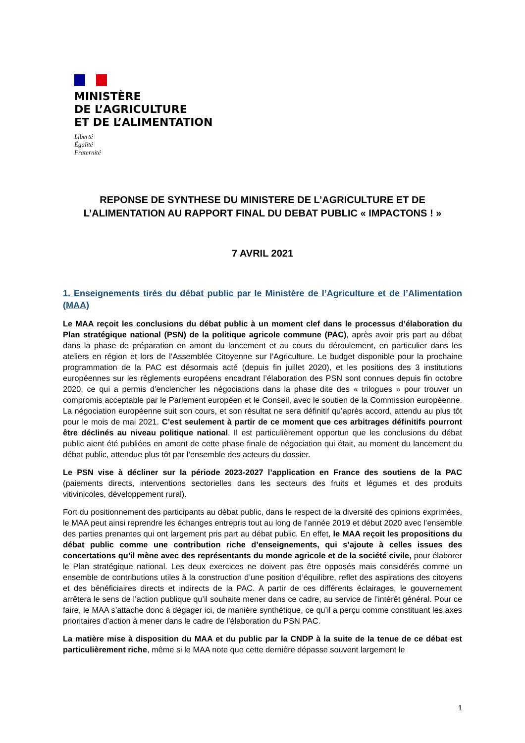MINISTÈRE
DE L’AGRICULTURE
ET DE L’ALIMENTATION
Liberté
Égalité
Fraternité
REPONSE DE SYNTHESE DU MINISTERE DE L’AGRICULTURE ET DE L’ALIMENTATION AU RAPPORT FINAL DU DEBAT PUBLIC « IMPACTONS ! »
7 AVRIL 2021
1. Enseignements tirés du débat public par le Ministère de l’Agriculture et de l’Alimentation (MAA)
Le MAA reçoit les conclusions du débat public à un moment clef dans le processus d’élaboration du Plan stratégique national (PSN) de la politique agricole commune (PAC), après avoir pris part au débat dans la phase de préparation en amont du lancement et au cours du déroulement, en particulier dans les ateliers en région et lors de l’Assemblée Citoyenne sur l’Agriculture. Le budget disponible pour la prochaine programmation de la PAC est désormais acté (depuis fin juillet 2020), et les positions des 3 institutions européennes sur les règlements européens encadrant l’élaboration des PSN sont connues depuis fin octobre 2020, ce qui a permis d’enclencher les négociations dans la phase dite des « trilogues » pour trouver un compromis acceptable par le Parlement européen et le Conseil, avec le soutien de la Commission européenne. La négociation européenne suit son cours, et son résultat ne sera définitif qu’après accord, attendu au plus tôt pour le mois de mai 2021. C’est seulement à partir de ce moment que ces arbitrages définitifs pourront être déclinés au niveau politique national. Il est particulièrement opportun que les conclusions du débat public aient été publiées en amont de cette phase finale de négociation qui était, au moment du lancement du débat public, attendue plus tôt par l’ensemble des acteurs du dossier.
Le PSN vise à décliner sur la période 2023-2027 l’application en France des soutiens de la PAC (paiements directs, interventions sectorielles dans les secteurs des fruits et légumes et des produits vitivinicoles, développement rural).
Fort du positionnement des participants au débat public, dans le respect de la diversité des opinions exprimées, le MAA peut ainsi reprendre les échanges entrepris tout au long de l’année 2019 et début 2020 avec l’ensemble des parties prenantes qui ont largement pris part au débat public. En effet, le MAA reçoit les propositions du débat public comme une contribution riche d’enseignements, qui s’ajoute à celles issues des concertations qu’il mène avec des représentants du monde agricole et de la société civile, pour élaborer le Plan stratégique national. Les deux exercices ne doivent pas être opposés mais considérés comme un ensemble de contributions utiles à la construction d’une position d’équilibre, reflet des aspirations des citoyens et des bénéficiaires directs et indirects de la PAC. A partir de ces différents éclairages, le gouvernement arrêtera le sens de l’action publique qu’il souhaite mener dans ce cadre, au service de l’intérêt général. Pour ce faire, le MAA s’attache donc à dégager ici, de manière synthétique, ce qu’il a perçu comme constituant les axes prioritaires d’action à mener dans le cadre de l’élaboration du PSN PAC.
La matière mise à disposition du MAA et du public par la CNDP à la suite de la tenue de ce débat est particulièrement riche, même si le MAA note que cette dernière dépasse souvent largement le
1